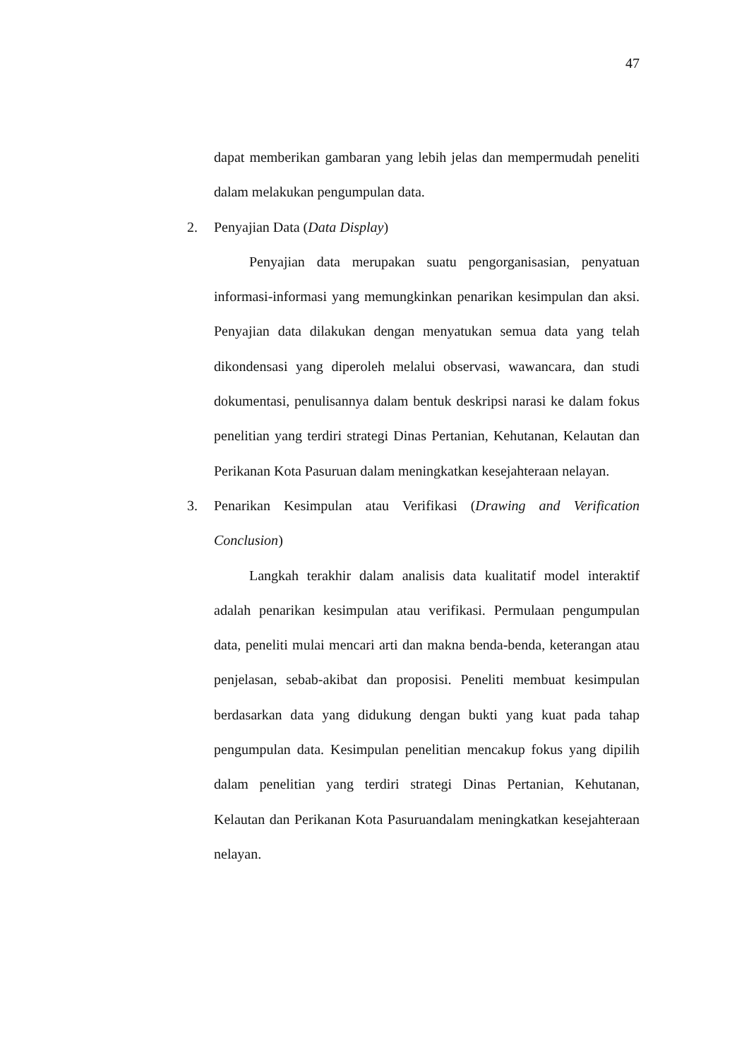47
dapat memberikan gambaran yang lebih jelas dan mempermudah peneliti dalam melakukan pengumpulan data.
2. Penyajian Data (Data Display)
Penyajian data merupakan suatu pengorganisasian, penyatuan informasi-informasi yang memungkinkan penarikan kesimpulan dan aksi. Penyajian data dilakukan dengan menyatukan semua data yang telah dikondensasi yang diperoleh melalui observasi, wawancara, dan studi dokumentasi, penulisannya dalam bentuk deskripsi narasi ke dalam fokus penelitian yang terdiri strategi Dinas Pertanian, Kehutanan, Kelautan dan Perikanan Kota Pasuruan dalam meningkatkan kesejahteraan nelayan.
3. Penarikan Kesimpulan atau Verifikasi (Drawing and Verification Conclusion)
Langkah terakhir dalam analisis data kualitatif model interaktif adalah penarikan kesimpulan atau verifikasi. Permulaan pengumpulan data, peneliti mulai mencari arti dan makna benda-benda, keterangan atau penjelasan, sebab-akibat dan proposisi. Peneliti membuat kesimpulan berdasarkan data yang didukung dengan bukti yang kuat pada tahap pengumpulan data. Kesimpulan penelitian mencakup fokus yang dipilih dalam penelitian yang terdiri strategi Dinas Pertanian, Kehutanan, Kelautan dan Perikanan Kota Pasuruandalam meningkatkan kesejahteraan nelayan.